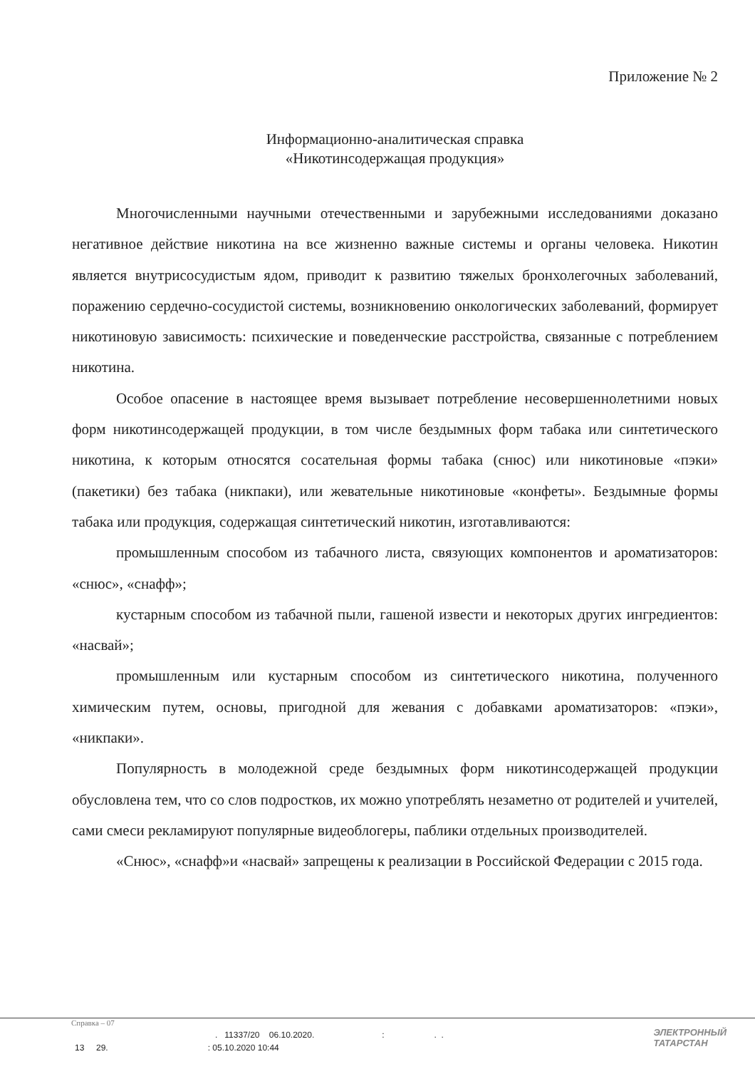Приложение № 2
Информационно-аналитическая справка
«Никотинсодержащая продукция»
Многочисленными научными отечественными и зарубежными исследованиями доказано негативное действие никотина на все жизненно важные системы и органы человека. Никотин является внутрисосудистым ядом, приводит к развитию тяжелых бронхолегочных заболеваний, поражению сердечно-сосудистой системы, возникновению онкологических заболеваний, формирует никотиновую зависимость: психические и поведенческие расстройства, связанные с потреблением никотина.
Особое опасение в настоящее время вызывает потребление несовершеннолетними новых форм никотинсодержащей продукции, в том числе бездымных форм табака или синтетического никотина, к которым относятся сосательная формы табака (снюс) или никотиновые «пэки» (пакетики) без табака (никпаки), или жевательные никотиновые «конфеты». Бездымные формы табака или продукция, содержащая синтетический никотин, изготавливаются:
промышленным способом из табачного листа, связующих компонентов и ароматизаторов: «снюс», «снафф»;
кустарным способом из табачной пыли, гашеной извести и некоторых других ингредиентов: «насвай»;
промышленным или кустарным способом из синтетического никотина, полученного химическим путем, основы, пригодной для жевания с добавками ароматизаторов: «пэки», «никпаки».
Популярность в молодежной среде бездымных форм никотинсодержащей продукции обусловлена тем, что со слов подростков, их можно употреблять незаметно от родителей и учителей, сами смеси рекламируют популярные видеоблогеры, паблики отдельных производителей.
«Снюс», «снафф»и «насвай» запрещены к реализации в Российской Федерации с 2015 года.
Справка – 07
. 11337/20 06.10.2020.:. .
13 29.: 05.10.2020 10:44
ЭЛЕКТРОННЫЙ
ТАТАРСТАН